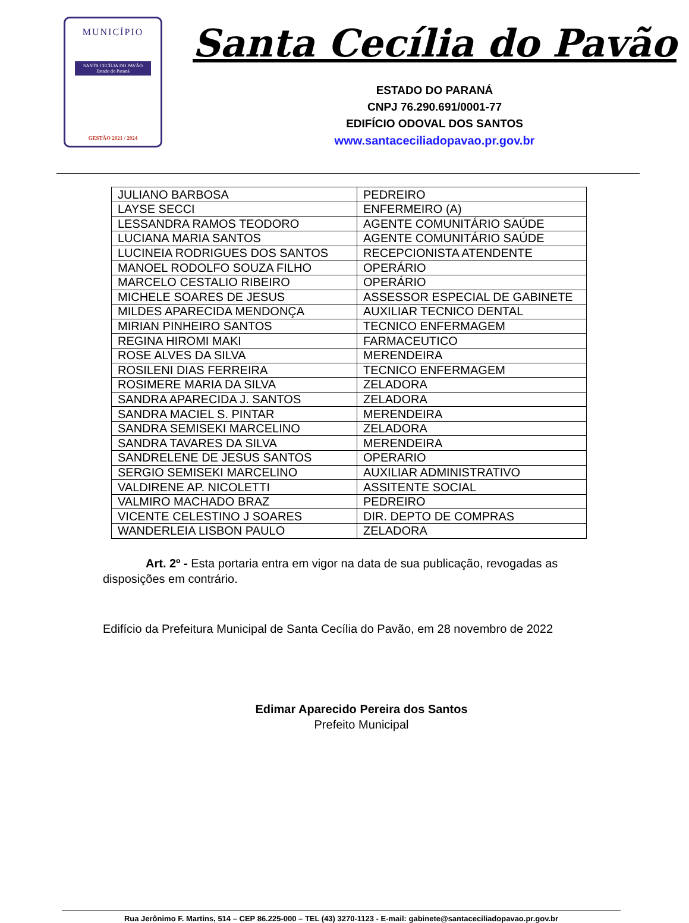MUNICÍPIO
SANTA CECÍLIA DO PAVÃO
Estado do Paraná
GESTÃO 2021 / 2024
Santa Cecília do Pavão
ESTADO DO PARANÁ
CNPJ 76.290.691/0001-77
EDIFÍCIO ODOVAL DOS SANTOS
www.santaceciliadopavao.pr.gov.br
| JULIANO BARBOSA | PEDREIRO |
| LAYSE SECCI | ENFERMEIRO (A) |
| LESSANDRA RAMOS TEODORO | AGENTE COMUNITÁRIO SAÚDE |
| LUCIANA MARIA SANTOS | AGENTE COMUNITÁRIO SAÚDE |
| LUCINEIA RODRIGUES DOS SANTOS | RECEPCIONISTA ATENDENTE |
| MANOEL RODOLFO SOUZA FILHO | OPERÁRIO |
| MARCELO CESTALIO RIBEIRO | OPERÁRIO |
| MICHELE SOARES DE JESUS | ASSESSOR ESPECIAL DE GABINETE |
| MILDES APARECIDA MENDONÇA | AUXILIAR TECNICO DENTAL |
| MIRIAN PINHEIRO SANTOS | TECNICO ENFERMAGEM |
| REGINA HIROMI MAKI | FARMACEUTICO |
| ROSE ALVES DA SILVA | MERENDEIRA |
| ROSILENI DIAS FERREIRA | TECNICO ENFERMAGEM |
| ROSIMERE MARIA DA SILVA | ZELADORA |
| SANDRA APARECIDA J. SANTOS | ZELADORA |
| SANDRA MACIEL S. PINTAR | MERENDEIRA |
| SANDRA SEMISEKI MARCELINO | ZELADORA |
| SANDRA TAVARES DA SILVA | MERENDEIRA |
| SANDRELENE DE JESUS SANTOS | OPERARIO |
| SERGIO SEMISEKI MARCELINO | AUXILIAR ADMINISTRATIVO |
| VALDIRENE AP. NICOLETTI | ASSITENTE SOCIAL |
| VALMIRO MACHADO BRAZ | PEDREIRO |
| VICENTE CELESTINO J SOARES | DIR. DEPTO DE COMPRAS |
| WANDERLEIA LISBON PAULO | ZELADORA |
Art. 2º - Esta portaria entra em vigor na data de sua publicação, revogadas as disposições em contrário.
Edifício da Prefeitura Municipal de Santa Cecília do Pavão, em 28 novembro de 2022
Edimar Aparecido Pereira dos Santos
Prefeito Municipal
Rua Jerônimo F. Martins, 514 – CEP 86.225-000 – TEL (43) 3270-1123 - E-mail: gabinete@santaceciliadopavao.pr.gov.br